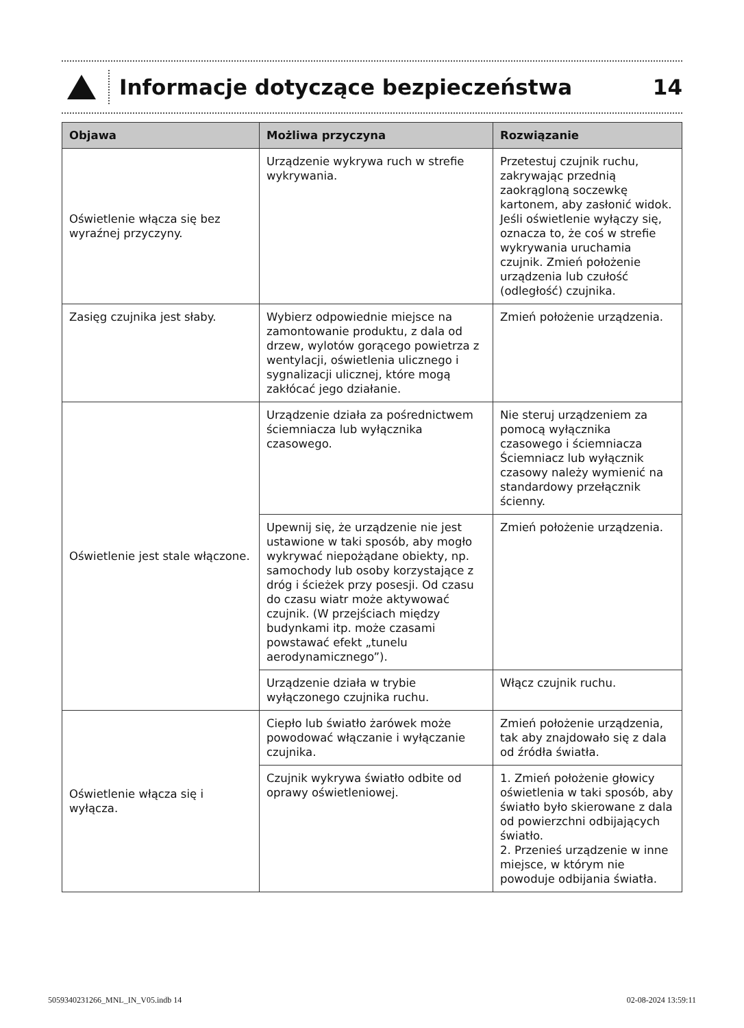Informacje dotyczące bezpieczeństwa
14
| Objawa | Możliwa przyczyna | Rozwiązanie |
| --- | --- | --- |
| Oświetlenie włącza się bez wyraźnej przyczyny. | Urządzenie wykrywa ruch w strefie wykrywania. | Przetestuj czujnik ruchu, zakrywając przednią zaokrągloną soczewkę kartonem, aby zasłonić widok. Jeśli oświetlenie wyłączy się, oznacza to, że coś w strefie wykrywania uruchamia czujnik. Zmień położenie urządzenia lub czułość (odległość) czujnika. |
| Zasięg czujnika jest słaby. | Wybierz odpowiednie miejsce na zamontowanie produktu, z dala od drzew, wylotów gorącego powietrza z wentylacji, oświetlenia ulicznego i sygnalizacji ulicznej, które mogą zakłócać jego działanie. | Zmień położenie urządzenia. |
| Oświetlenie jest stale włączone. | Urządzenie działa za pośrednictwem ściemniacza lub wyłącznika czasowego. | Nie steruj urządzeniem za pomocą wyłącznika czasowego i ściemniacza Ściemniacz lub wyłącznik czasowy należy wymienić na standardowy przełącznik ścienny. |
| | Upewnij się, że urządzenie nie jest ustawione w taki sposób, aby mogło wykrywać niepożądane obiekty, np. samochody lub osoby korzystające z dróg i ścieżek przy posesji. Od czasu do czasu wiatr może aktywować czujnik. (W przejściach między budynkami itp. może czasami powstawać efekt „tunelu aerodynamicznego”). | Zmień położenie urządzenia. |
| | Urządzenie działa w trybie wyłączonego czujnika ruchu. | Włącz czujnik ruchu. |
| Oświetlenie włącza się i wyłącza. | Ciepło lub światło żarówek może powodować włączanie i wyłączanie czujnika. | Zmień położenie urządzenia, tak aby znajdowało się z dala od źródła światła. |
| | Czujnik wykrywa światło odbite od oprawy oświetleniowej. | 1. Zmień położenie głowicy oświetlenia w taki sposób, aby światło było skierowane z dala od powierzchni odbijających światło. 2. Przenieś urządzenie w inne miejsce, w którym nie powoduje odbijania światła. |
5059340231266_MNL_IN_V05.indb 14 02-08-2024 13:59:11